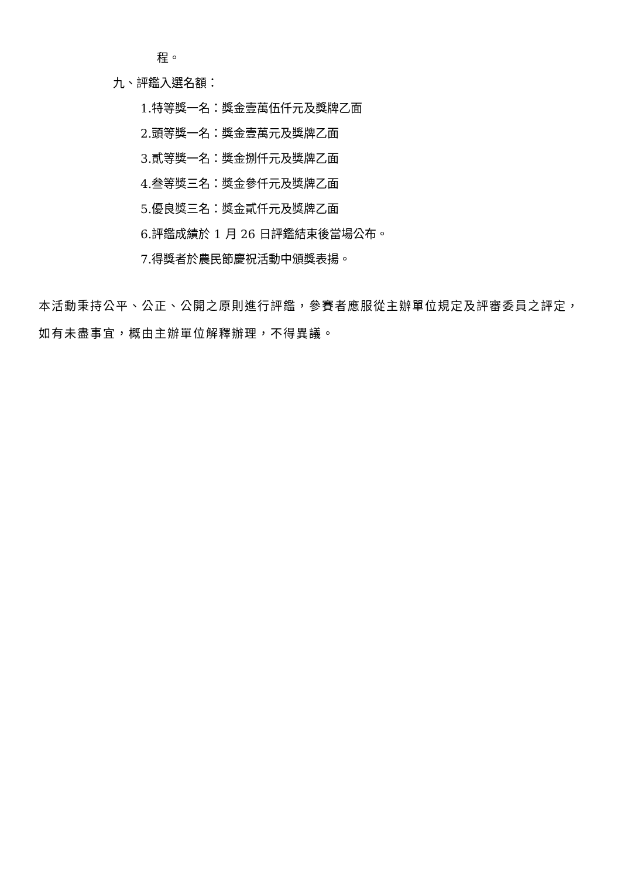程。
九、評鑑入選名額：
1.特等獎一名：獎金壹萬伍仟元及獎牌乙面
2.頭等獎一名：獎金壹萬元及獎牌乙面
3.貳等獎一名：獎金捌仟元及獎牌乙面
4.叁等獎三名：獎金參仟元及獎牌乙面
5.優良獎三名：獎金貳仟元及獎牌乙面
6.評鑑成績於 1 月 26 日評鑑結束後當場公布。
7.得獎者於農民節慶祝活動中頒獎表揚。
本活動秉持公平、公正、公開之原則進行評鑑，參賽者應服從主辦單位規定及評審委員之評定，如有未盡事宜，概由主辦單位解釋辦理，不得異議。